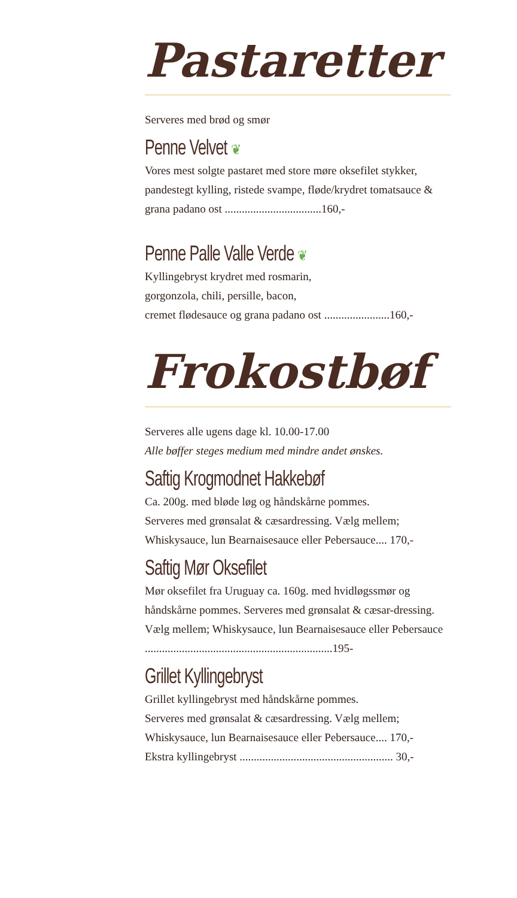Pastaretter
Serveres med brød og smør
Penne Velvet ❦
Vores mest solgte pastaret med store møre oksefilet stykker, pandestegt kylling, ristede svampe, fløde/krydret tomatsauce & grana padano ost ..................................160,-
Penne Palle Valle Verde ❦
Kyllingebryst krydret med rosmarin,
gorgonzola, chili, persille, bacon,
cremet flødesauce og grana padano ost .......................160,-
Frokostbøf
Serveres alle ugens dage kl. 10.00-17.00
Alle bøffer steges medium med mindre andet ønskes.
Saftig Krogmodnet Hakkebøf
Ca. 200g. med bløde løg og håndskårne pommes.
Serveres med grønsalat & cæsardressing. Vælg mellem;
Whiskysauce, lun Bearnaisesauce eller Pebersauce.... 170,-
Saftig Mør Oksefilet
Mør oksefilet fra Uruguay ca. 160g. med hvidløgssmør og håndskårne pommes. Serveres med grønsalat & cæsar-dressing. Vælg mellem; Whiskysauce, lun Bearnaisesauce eller Pebersauce ..................................................................195-
Grillet Kyllingebryst
Grillet kyllingebryst med håndskårne pommes.
Serveres med grønsalat & cæsardressing. Vælg mellem;
Whiskysauce, lun Bearnaisesauce eller Pebersauce.... 170,-
Ekstra kyllingebryst ...................................................... 30,-